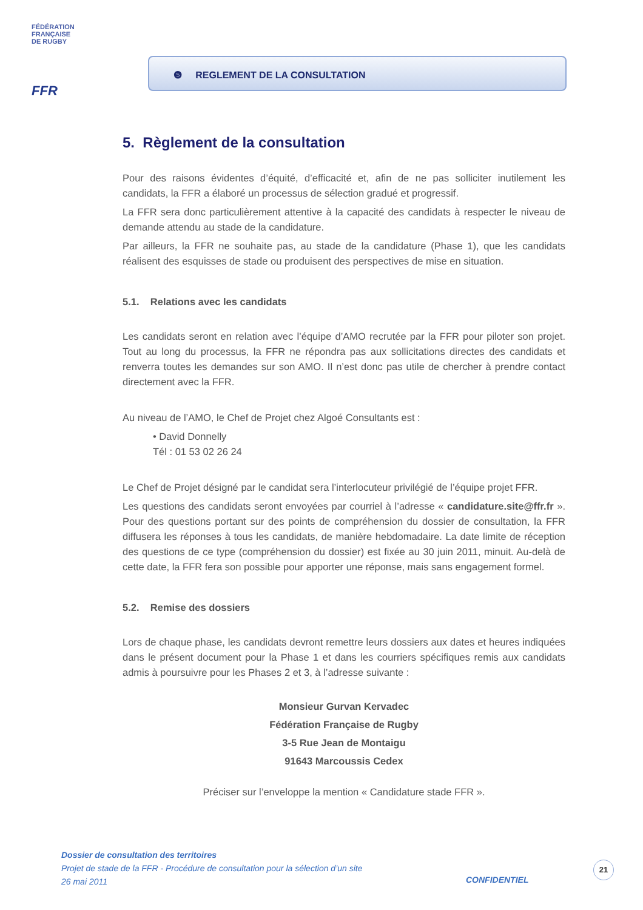FÉDÉRATION
FRANÇAISE
DE RUGBY
FFR
❺ REGLEMENT DE LA CONSULTATION
5. Règlement de la consultation
Pour des raisons évidentes d’équité, d’efficacité et, afin de ne pas solliciter inutilement les candidats, la FFR a élaboré un processus de sélection gradué et progressif.
La FFR sera donc particulièrement attentive à la capacité des candidats à respecter le niveau de demande attendu au stade de la candidature.
Par ailleurs, la FFR ne souhaite pas, au stade de la candidature (Phase 1), que les candidats réalisent des esquisses de stade ou produisent des perspectives de mise en situation.
5.1. Relations avec les candidats
Les candidats seront en relation avec l’équipe d’AMO recrutée par la FFR pour piloter son projet. Tout au long du processus, la FFR ne répondra pas aux sollicitations directes des candidats et renverra toutes les demandes sur son AMO. Il n’est donc pas utile de chercher à prendre contact directement avec la FFR.
Au niveau de l’AMO, le Chef de Projet chez Algoé Consultants est :
• David Donnelly
Tél : 01 53 02 26 24
Le Chef de Projet désigné par le candidat sera l’interlocuteur privilégié de l’équipe projet FFR.
Les questions des candidats seront envoyées par courriel à l’adresse « candidature.site@ffr.fr ». Pour des questions portant sur des points de compréhension du dossier de consultation, la FFR diffusera les réponses à tous les candidats, de manière hebdomadaire. La date limite de réception des questions de ce type (compréhension du dossier) est fixée au 30 juin 2011, minuit. Au-delà de cette date, la FFR fera son possible pour apporter une réponse, mais sans engagement formel.
5.2. Remise des dossiers
Lors de chaque phase, les candidats devront remettre leurs dossiers aux dates et heures indiquées dans le présent document pour la Phase 1 et dans les courriers spécifiques remis aux candidats admis à poursuivre pour les Phases 2 et 3, à l’adresse suivante :
Monsieur Gurvan Kervadec
Fédération Française de Rugby
3-5 Rue Jean de Montaigu
91643 Marcoussis Cedex
Préciser sur l’enveloppe la mention « Candidature stade FFR ».
Dossier de consultation des territoires
Projet de stade de la FFR - Procédure de consultation pour la sélection d’un site
26 mai 2011
CONFIDENTIEL
21